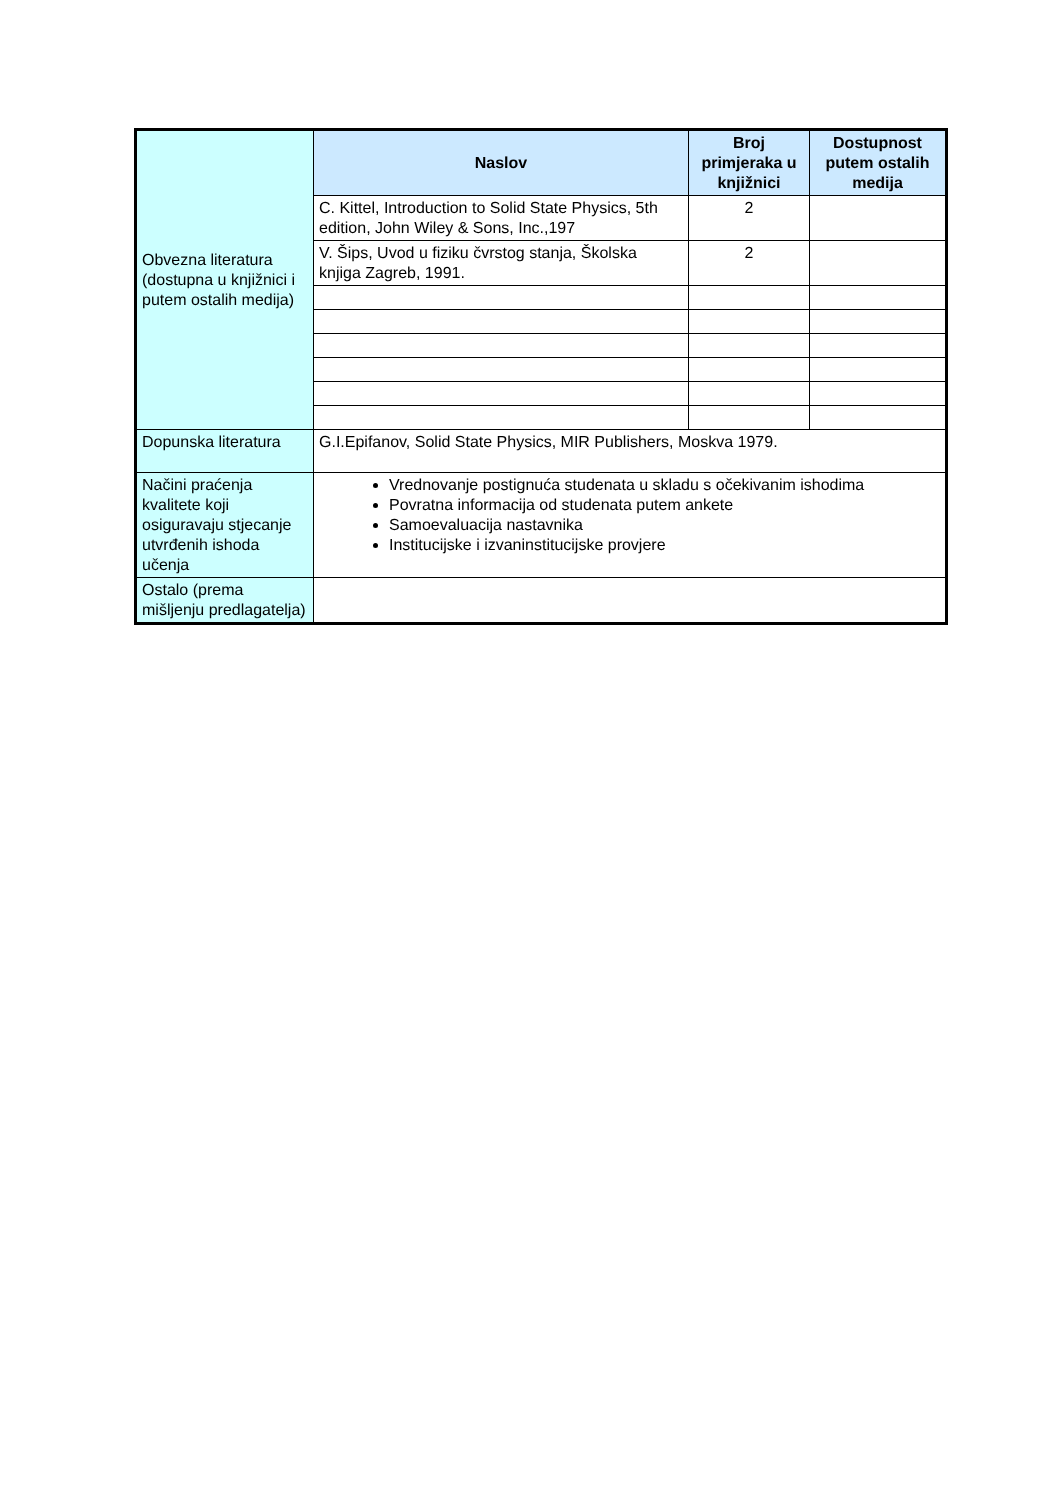| Obvezna literatura (dostupna u knjižnici i putem ostalih medija) | Naslov | Broj primjeraka u knjižnici | Dostupnost putem ostalih medija |
| | C. Kittel, Introduction to Solid State Physics, 5th edition, John Wiley & Sons, Inc.,197 | 2 | |
| | V. Šips, Uvod u fiziku čvrstog stanja, Školska knjiga Zagreb, 1991. | 2 | |
| Dopunska literatura | G.I.Epifanov, Solid State Physics, MIR Publishers, Moskva 1979. | | |
| Načini praćenja kvalitete koji osiguravaju stjecanje utvrđenih ishoda učenja | Vrednovanje postignuća studenata u skladu s očekivanim ishodima Povratna informacija od studenata putem ankete Samoevaluacija nastavnika Institucijske i izvaninstitucijske provjere | | |
| Ostalo (prema mišljenju predlagatelja) | | | |